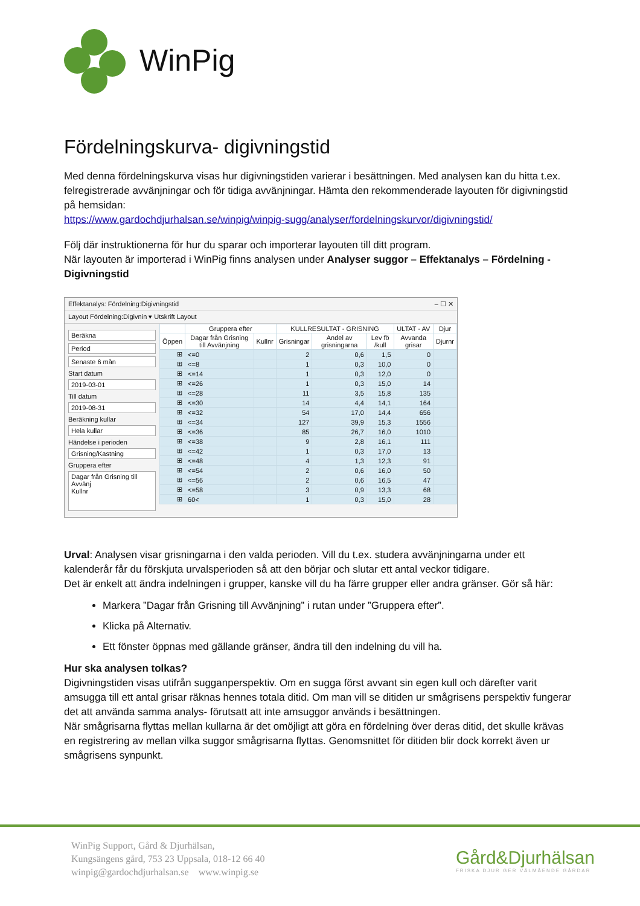WinPig
Fördelningskurva- digivningstid
Med denna fördelningskurva visas hur digivningstiden varierar i besättningen. Med analysen kan du hitta t.ex. felregistrerade avvänjningar och för tidiga avvänjningar. Hämta den rekommenderade layouten för digivningstid på hemsidan:
https://www.gardochdjurhalsan.se/winpig/winpig-sugg/analyser/fordelningskurvor/digivningstid/
Följ där instruktionerna för hur du sparar och importerar layouten till ditt program.
När layouten är importerad i WinPig finns analysen under Analyser suggor – Effektanalys – Fördelning - Digivningstid
Effektanalys: Fördelning:Digivningstid – ☐ ✕
Layout Fördelning:Digivnin ▾ Utskrift Layout
Beräkna
Period
Senaste 6 mån
Start datum
2019-03-01
Till datum
2019-08-31
Beräkning kullar
Hela kullar
Händelse i perioden
Grisning/Kastning
Gruppera efter
Dagar från Grisning till Avvänj
Kullnr
| | Gruppera efter | | KULLRESULTAT - GRISNING | | | ULTAT - AV | Djur |
| --- | --- | --- | --- | --- | --- | --- | --- |
| Öppen | Dagar från Grisning till Avvänjning | Kullnr | Grisningar | Andel av grisningarna | Lev fö /kull | Avvanda grisar | Djurnr |
| ⊞ | <=0 | | 2 | 0,6 | 1,5 | 0 | |
| ⊞ | <=8 | | 1 | 0,3 | 10,0 | 0 | |
| ⊞ | <=14 | | 1 | 0,3 | 12,0 | 0 | |
| ⊞ | <=26 | | 1 | 0,3 | 15,0 | 14 | |
| ⊞ | <=28 | | 11 | 3,5 | 15,8 | 135 | |
| ⊞ | <=30 | | 14 | 4,4 | 14,1 | 164 | |
| ⊞ | <=32 | | 54 | 17,0 | 14,4 | 656 | |
| ⊞ | <=34 | | 127 | 39,9 | 15,3 | 1556 | |
| ⊞ | <=36 | | 85 | 26,7 | 16,0 | 1010 | |
| ⊞ | <=38 | | 9 | 2,8 | 16,1 | 111 | |
| ⊞ | <=42 | | 1 | 0,3 | 17,0 | 13 | |
| ⊞ | <=48 | | 4 | 1,3 | 12,3 | 91 | |
| ⊞ | <=54 | | 2 | 0,6 | 16,0 | 50 | |
| ⊞ | <=56 | | 2 | 0,6 | 16,5 | 47 | |
| ⊞ | <=58 | | 3 | 0,9 | 13,3 | 68 | |
| ⊞ | 60< | | 1 | 0,3 | 15,0 | 28 | |
Urval: Analysen visar grisningarna i den valda perioden. Vill du t.ex. studera avvänjningarna under ett kalenderår får du förskjuta urvalsperioden så att den börjar och slutar ett antal veckor tidigare.
Det är enkelt att ändra indelningen i grupper, kanske vill du ha färre grupper eller andra gränser. Gör så här:
Markera ”Dagar från Grisning till Avvänjning” i rutan under ”Gruppera efter”.
Klicka på Alternativ.
Ett fönster öppnas med gällande gränser, ändra till den indelning du vill ha.
Hur ska analysen tolkas?
Digivningstiden visas utifrån sugganperspektiv. Om en sugga först avvant sin egen kull och därefter varit amsugga till ett antal grisar räknas hennes totala ditid. Om man vill se ditiden ur smågrisens perspektiv fungerar det att använda samma analys- förutsatt att inte amsuggor används i besättningen.
När smågrisarna flyttas mellan kullarna är det omöjligt att göra en fördelning över deras ditid, det skulle krävas en registrering av mellan vilka suggor smågrisarna flyttas. Genomsnittet för ditiden blir dock korrekt även ur smågrisens synpunkt.
WinPig Support, Gård & Djurhälsan,
Kungsängens gård, 753 23 Uppsala, 018-12 66 40
winpig@gardochdjurhalsan.se www.winpig.se
Gård&Djurhälsan
FRISKA DJUR GER VÄLMÅENDE GÅRDAR